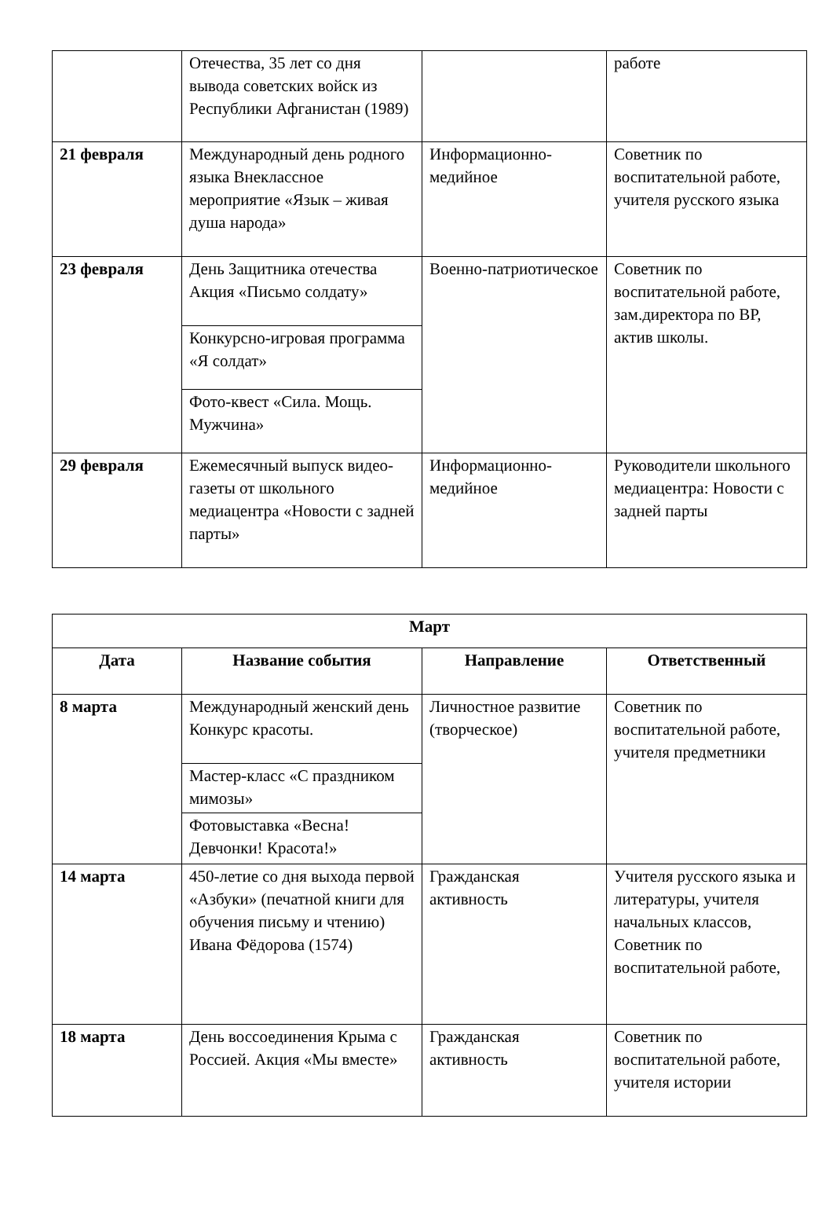| | Отечества, 35 лет со дня вывода советских войск из Республики Афганистан (1989) | | работе |
| 21 февраля | Международный день родного языка Внеклассное мероприятие «Язык – живая душа народа» | Информационно-медийное | Советник по воспитательной работе, учителя русского языка |
| 23 февраля | День Защитника отечества Акция «Письмо солдату» | Военно-патриотическое | Советник по воспитательной работе, зам.директора по ВР, актив школы. |
| | Конкурсно-игровая программа «Я солдат» | | |
| | Фото-квест «Сила. Мощь. Мужчина» | | |
| 29 февраля | Ежемесячный выпуск видео-газеты от школьного медиацентра «Новости с задней парты» | Информационно-медийное | Руководители школьного медиацентра: Новости с задней парты |
| Март | | | |
| --- | --- | --- | --- |
| Дата | Название события | Направление | Ответственный |
| 8 марта | Международный женский день Конкурс красоты. | Личностное развитие (творческое) | Советник по воспитательной работе, учителя предметники |
| | Мастер-класс «С праздником мимозы» | | |
| | Фотовыставка «Весна! Девчонки! Красота!» | | |
| 14 марта | 450-летие со дня выхода первой «Азбуки» (печатной книги для обучения письму и чтению) Ивана Фёдорова (1574) | Гражданская активность | Учителя русского языка и литературы, учителя начальных классов, Советник по воспитательной работе, |
| 18 марта | День воссоединения Крыма с Россией. Акция «Мы вместе» | Гражданская активность | Советник по воспитательной работе, учителя истории |